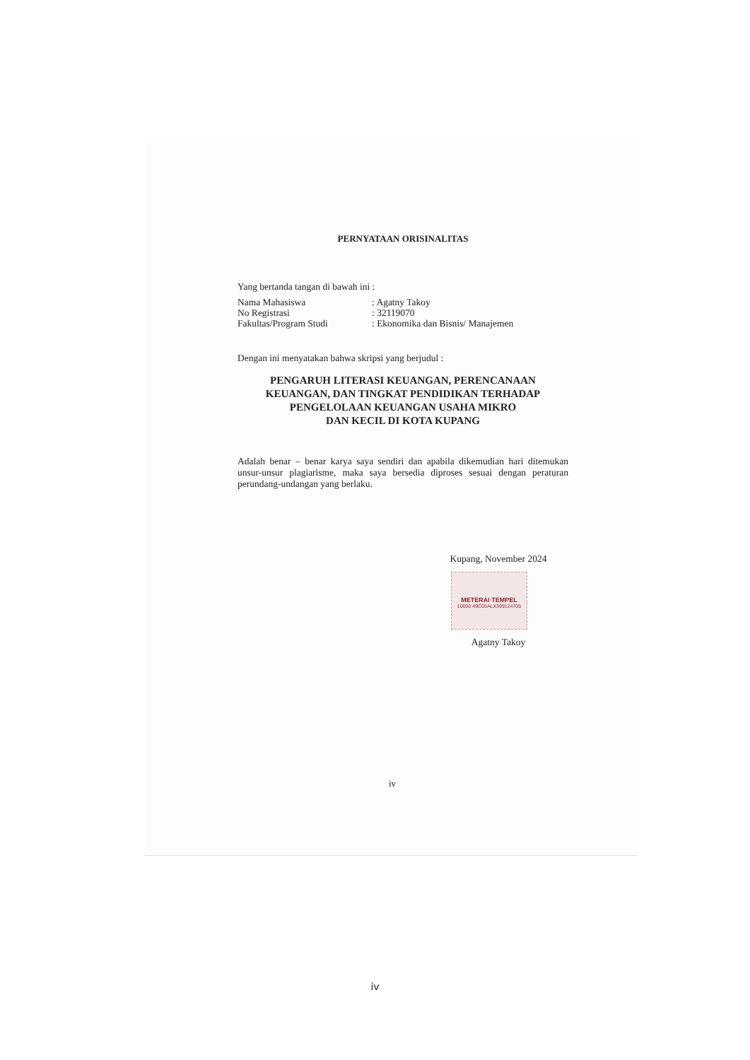PERNYATAAN ORISINALITAS
Yang bertanda tangan di bawah ini :
| Nama Mahasiswa | : Agatny Takoy |
| No Registrasi | : 32119070 |
| Fakultas/Program Studi | : Ekonomika dan Bisnis/ Manajemen |
Dengan ini menyatakan bahwa skripsi yang berjudul :
PENGARUH LITERASI KEUANGAN, PERENCANAAN
KEUANGAN, DAN TINGKAT PENDIDIKAN TERHADAP
PENGELOLAAN KEUANGAN USAHA MIKRO
DAN KECIL DI KOTA KUPANG
Adalah benar – benar karya saya sendiri dan apabila dikemudian hari ditemukan unsur-unsur plagiarisme, maka saya bersedia diproses sesuai dengan peraturan perundang-undangan yang berlaku.
Kupang, November 2024
METERAI TEMPEL
10000 49C05ALX399124705
Agatny Takoy
iv
iv